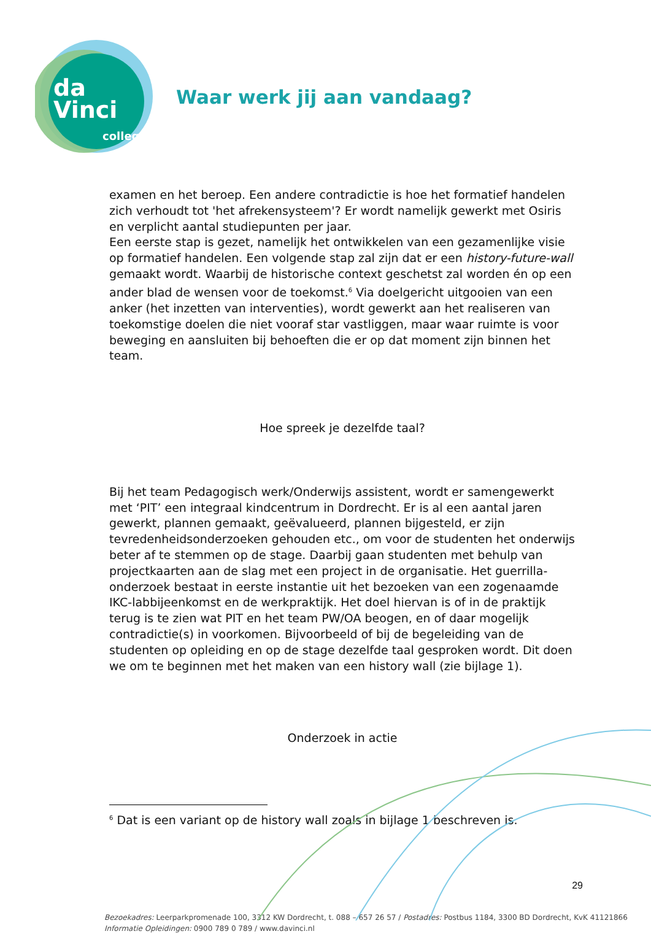da Vinci
college
Waar werk jij aan vandaag?
examen en het beroep. Een andere contradictie is hoe het formatief handelen zich verhoudt tot 'het afrekensysteem'? Er wordt namelijk gewerkt met Osiris en verplicht aantal studiepunten per jaar.
Een eerste stap is gezet, namelijk het ontwikkelen van een gezamenlijke visie op formatief handelen. Een volgende stap zal zijn dat er een history-future-wall gemaakt wordt. Waarbij de historische context geschetst zal worden én op een ander blad de wensen voor de toekomst.<sup>6</sup> Via doelgericht uitgooien van een anker (het inzetten van interventies), wordt gewerkt aan het realiseren van toekomstige doelen die niet vooraf star vastliggen, maar waar ruimte is voor beweging en aansluiten bij behoeften die er op dat moment zijn binnen het team.
Hoe spreek je dezelfde taal?
Bij het team Pedagogisch werk/Onderwijs assistent, wordt er samengewerkt met ‘PIT’ een integraal kindcentrum in Dordrecht. Er is al een aantal jaren gewerkt, plannen gemaakt, geëvalueerd, plannen bijgesteld, er zijn tevredenheidsonderzoeken gehouden etc., om voor de studenten het onderwijs beter af te stemmen op de stage. Daarbij gaan studenten met behulp van projectkaarten aan de slag met een project in de organisatie. Het guerrilla-onderzoek bestaat in eerste instantie uit het bezoeken van een zogenaamde IKC-labbijeenkomst en de werkpraktijk. Het doel hiervan is of in de praktijk terug is te zien wat PIT en het team PW/OA beogen, en of daar mogelijk contradictie(s) in voorkomen. Bijvoorbeeld of bij de begeleiding van de studenten op opleiding en op de stage dezelfde taal gesproken wordt. Dit doen we om te beginnen met het maken van een history wall (zie bijlage 1).
Onderzoek in actie
<sup>6</sup> Dat is een variant op de history wall zoals in bijlage 1 beschreven is.
29
Bezoekadres: Leerparkpromenade 100, 3312 KW Dordrecht, t. 088 – 657 26 57 / Postadres: Postbus 1184, 3300 BD Dordrecht, KvK 41121866
Informatie Opleidingen: 0900 789 0 789 / www.davinci.nl